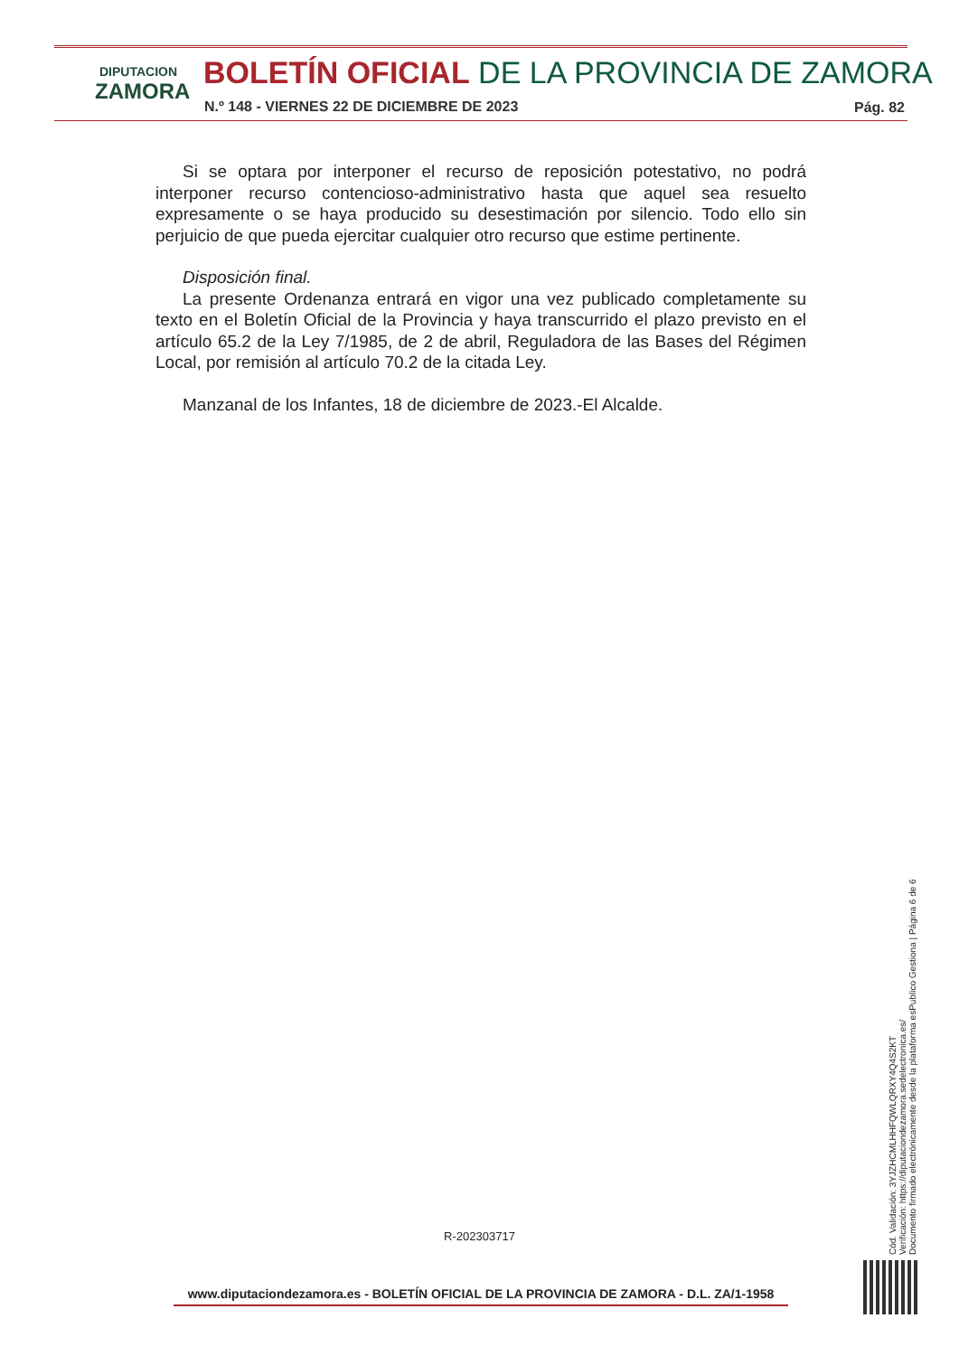DIPUTACION
ZAMORA
BOLETÍN OFICIAL DE LA PROVINCIA DE ZAMORA
N.º 148 - VIERNES 22 DE DICIEMBRE DE 2023
Pág. 82
Si se optara por interponer el recurso de reposición potestativo, no podrá interponer recurso contencioso-administrativo hasta que aquel sea resuelto expresamente o se haya producido su desestimación por silencio. Todo ello sin perjuicio de que pueda ejercitar cualquier otro recurso que estime pertinente.
Disposición final.
La presente Ordenanza entrará en vigor una vez publicado completamente su texto en el Boletín Oficial de la Provincia y haya transcurrido el plazo previsto en el artículo 65.2 de la Ley 7/1985, de 2 de abril, Reguladora de las Bases del Régimen Local, por remisión al artículo 70.2 de la citada Ley.
Manzanal de los Infantes, 18 de diciembre de 2023.-El Alcalde.
Cód. Validación: 3YJZHCMLHHFQWLQRXY4Q4S2KT
Verificación: https://diputaciondezamora.sedelectronica.es/
Documento firmado electrónicamente desde la plataforma esPublico Gestiona | Página 6 de 6
R-202303717
www.diputaciondezamora.es - BOLETÍN OFICIAL DE LA PROVINCIA DE ZAMORA - D.L. ZA/1-1958